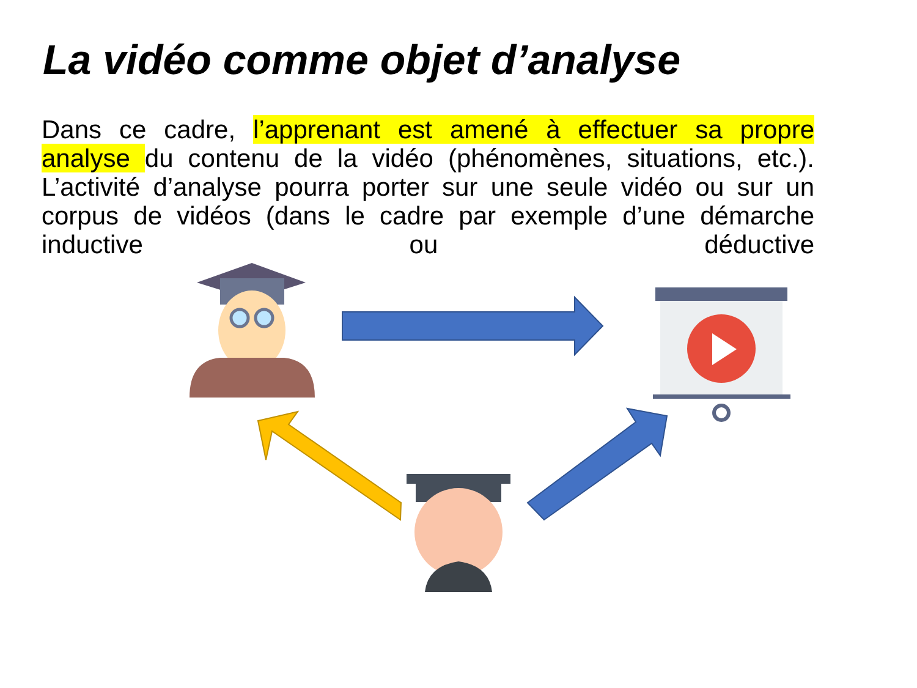La vidéo comme objet d’analyse
Dans ce cadre, l’apprenant est amené à effectuer sa propre analyse du contenu de la vidéo (phénomènes, situations, etc.). L’activité d’analyse pourra porter sur une seule vidéo ou sur un corpus de vidéos (dans le cadre par exemple d’une démarche inductive ou déductive